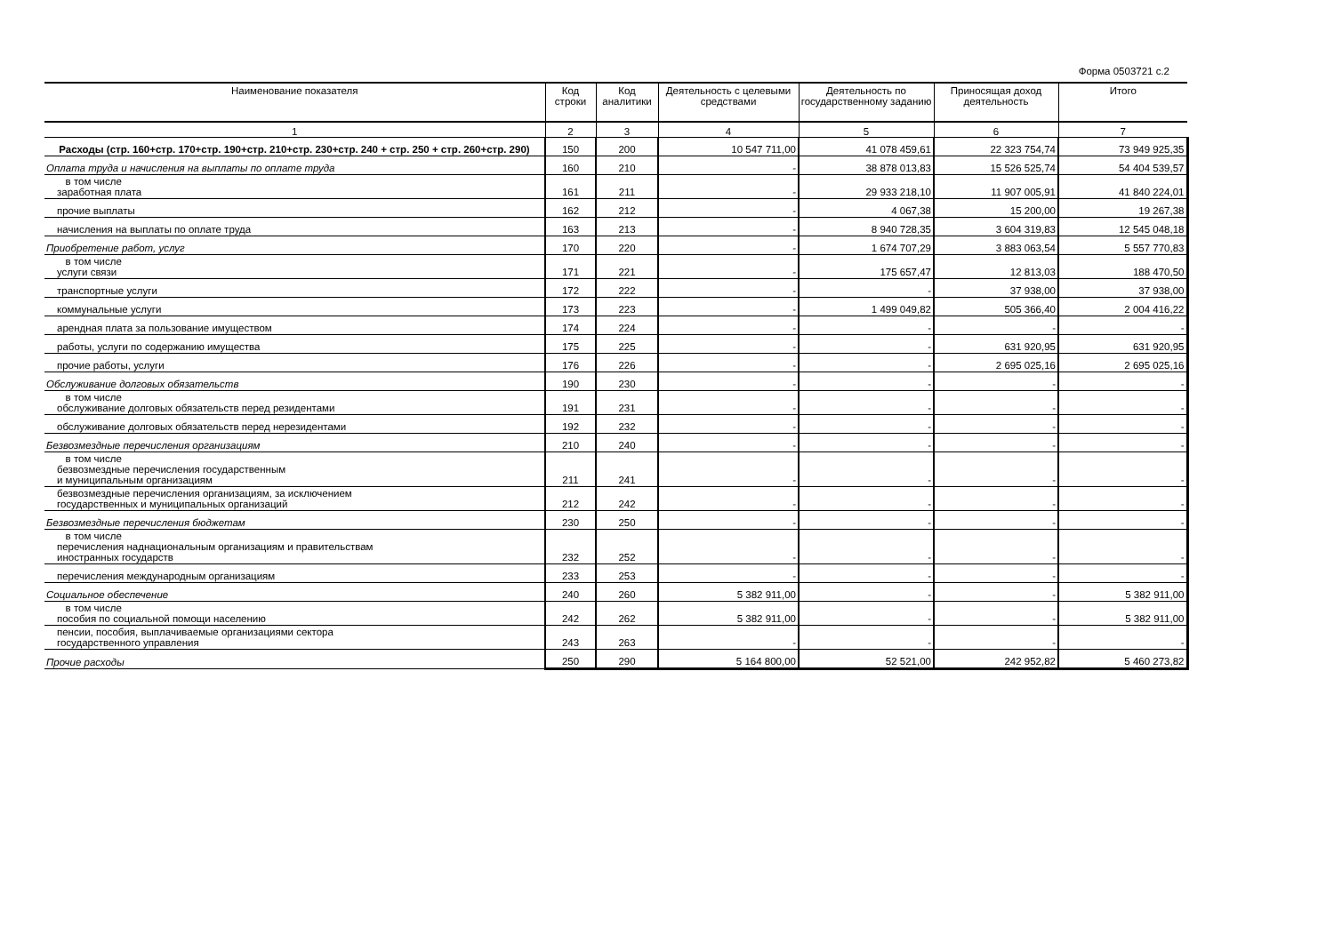Форма 0503721 с.2
| Наименование показателя | Код строки | Код аналитики | Деятельность с целевыми средствами | Деятельность по государственному заданию | Приносящая доход деятельность | Итого |
| --- | --- | --- | --- | --- | --- | --- |
| 1 | 2 | 3 | 4 | 5 | 6 | 7 |
| Расходы (стр. 160+стр. 170+стр. 190+стр. 210+стр. 230+стр. 240 + стр. 250 + стр. 260+стр. 290) | 150 | 200 | 10 547 711,00 | 41 078 459,61 | 22 323 754,74 | 73 949 925,35 |
| Оплата труда и начисления на выплаты по оплате труда | 160 | 210 | - | 38 878 013,83 | 15 526 525,74 | 54 404 539,57 |
| в том числе заработная плата | 161 | 211 | - | 29 933 218,10 | 11 907 005,91 | 41 840 224,01 |
| прочие выплаты | 162 | 212 | - | 4 067,38 | 15 200,00 | 19 267,38 |
| начисления на выплаты по оплате труда | 163 | 213 | - | 8 940 728,35 | 3 604 319,83 | 12 545 048,18 |
| Приобретение работ, услуг | 170 | 220 | - | 1 674 707,29 | 3 883 063,54 | 5 557 770,83 |
| в том числе услуги связи | 171 | 221 | - | 175 657,47 | 12 813,03 | 188 470,50 |
| транспортные услуги | 172 | 222 | - | - | 37 938,00 | 37 938,00 |
| коммунальные услуги | 173 | 223 | - | 1 499 049,82 | 505 366,40 | 2 004 416,22 |
| арендная плата за пользование имуществом | 174 | 224 | - | - | - | - |
| работы, услуги по содержанию имущества | 175 | 225 | - | - | 631 920,95 | 631 920,95 |
| прочие работы, услуги | 176 | 226 | - | - | 2 695 025,16 | 2 695 025,16 |
| Обслуживание долговых обязательств | 190 | 230 | - | - | - | - |
| в том числе обслуживание долговых обязательств перед резидентами | 191 | 231 | - | - | - | - |
| обслуживание долговых обязательств перед нерезидентами | 192 | 232 | - | - | - | - |
| Безвозмездные перечисления организациям | 210 | 240 | - | - | - | - |
| в том числе безвозмездные перечисления государственным и муниципальным организациям | 211 | 241 | - | - | - | - |
| безвозмездные перечисления организациям, за исключением государственных и муниципальных организаций | 212 | 242 | - | - | - | - |
| Безвозмездные перечисления бюджетам | 230 | 250 | - | - | - | - |
| в том числе перечисления наднациональным организациям и правительствам иностранных государств | 232 | 252 | - | - | - | - |
| перечисления международным организациям | 233 | 253 | - | - | - | - |
| Социальное обеспечение | 240 | 260 | 5 382 911,00 | - | - | 5 382 911,00 |
| в том числе пособия по социальной помощи населению | 242 | 262 | 5 382 911,00 | - | - | 5 382 911,00 |
| пенсии, пособия, выплачиваемые организациями сектора государственного управления | 243 | 263 | - | - | - | - |
| Прочие расходы | 250 | 290 | 5 164 800,00 | 52 521,00 | 242 952,82 | 5 460 273,82 |